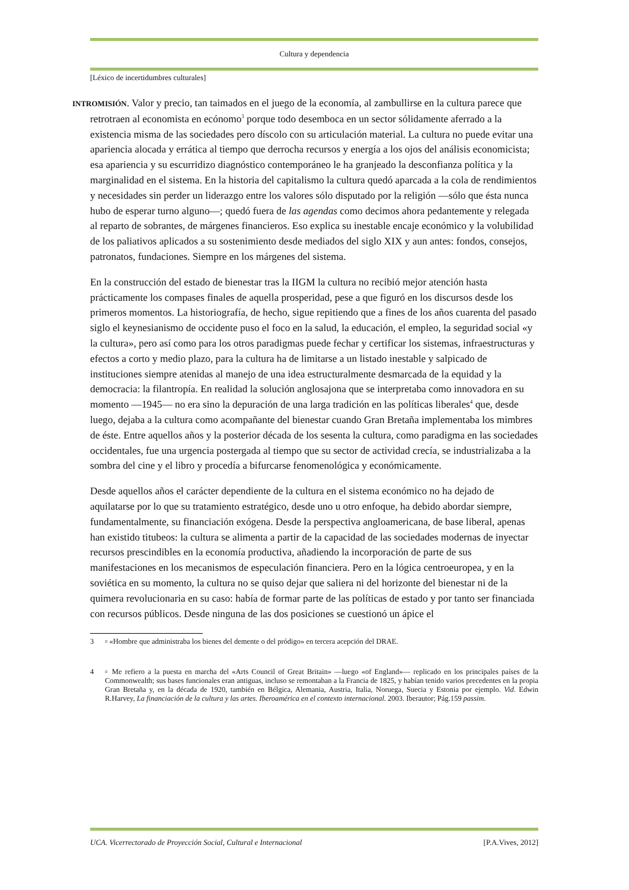Cultura y dependencia
[Léxico de incertidumbres culturales]
INTROMISIÓN. Valor y precio, tan taimados en el juego de la economía, al zambullirse en la cultura parece que retrotraen al economista en ecónomo<sup>3</sup> porque todo desemboca en un sector sólidamente aferrado a la existencia misma de las sociedades pero díscolo con su articulación material. La cultura no puede evitar una apariencia alocada y errática al tiempo que derrocha recursos y energía a los ojos del análisis economicista; esa apariencia y su escurridizo diagnóstico contemporáneo le ha granjeado la desconfianza política y la marginalidad en el sistema. En la historia del capitalismo la cultura quedó aparcada a la cola de rendimientos y necesidades sin perder un liderazgo entre los valores sólo disputado por la religión —sólo que ésta nunca hubo de esperar turno alguno—; quedó fuera de las agendas como decimos ahora pedantemente y relegada al reparto de sobrantes, de márgenes financieros. Eso explica su inestable encaje económico y la volubilidad de los paliativos aplicados a su sostenimiento desde mediados del siglo XIX y aun antes: fondos, consejos, patronatos, fundaciones. Siempre en los márgenes del sistema.
En la construcción del estado de bienestar tras la IIGM la cultura no recibió mejor atención hasta prácticamente los compases finales de aquella prosperidad, pese a que figuró en los discursos desde los primeros momentos. La historiografía, de hecho, sigue repitiendo que a fines de los años cuarenta del pasado siglo el keynesianismo de occidente puso el foco en la salud, la educación, el empleo, la seguridad social «y la cultura», pero así como para los otros paradigmas puede fechar y certificar los sistemas, infraestructuras y efectos a corto y medio plazo, para la cultura ha de limitarse a un listado inestable y salpicado de instituciones siempre atenidas al manejo de una idea estructuralmente desmarcada de la equidad y la democracia: la filantropía. En realidad la solución anglosajona que se interpretaba como innovadora en su momento —1945— no era sino la depuración de una larga tradición en las políticas liberales<sup>4</sup> que, desde luego, dejaba a la cultura como acompañante del bienestar cuando Gran Bretaña implementaba los mimbres de éste. Entre aquellos años y la posterior década de los sesenta la cultura, como paradigma en las sociedades occidentales, fue una urgencia postergada al tiempo que su sector de actividad crecía, se industrializaba a la sombra del cine y el libro y procedía a bifurcarse fenomenológica y económicamente.
Desde aquellos años el carácter dependiente de la cultura en el sistema económico no ha dejado de aquilatarse por lo que su tratamiento estratégico, desde uno u otro enfoque, ha debido abordar siempre, fundamentalmente, su financiación exógena. Desde la perspectiva angloamericana, de base liberal, apenas han existido titubeos: la cultura se alimenta a partir de la capacidad de las sociedades modernas de inyectar recursos prescindibles en la economía productiva, añadiendo la incorporación de parte de sus manifestaciones en los mecanismos de especulación financiera. Pero en la lógica centroeuropea, y en la soviética en su momento, la cultura no se quiso dejar que saliera ni del horizonte del bienestar ni de la quimera revolucionaria en su caso: había de formar parte de las políticas de estado y por tanto ser financiada con recursos públicos. Desde ninguna de las dos posiciones se cuestionó un ápice el
3 ▫ «Hombre que administraba los bienes del demente o del pródigo» en tercera acepción del DRAE.
4 ▫ Me refiero a la puesta en marcha del «Arts Council of Great Britain» —luego «of England»— replicado en los principales países de la Commonwealth; sus bases funcionales eran antiguas, incluso se remontaban a la Francia de 1825, y habían tenido varios precedentes en la propia Gran Bretaña y, en la década de 1920, también en Bélgica, Alemania, Austria, Italia, Noruega, Suecia y Estonia por ejemplo. Vid. Edwin R.Harvey, La financiación de la cultura y las artes. Iberoamérica en el contexto internacional. 2003. Iberautor; Pág.159 passim.
UCA. Vicerrectorado de Proyección Social, Cultural e Internacional [P.A.Vives, 2012]